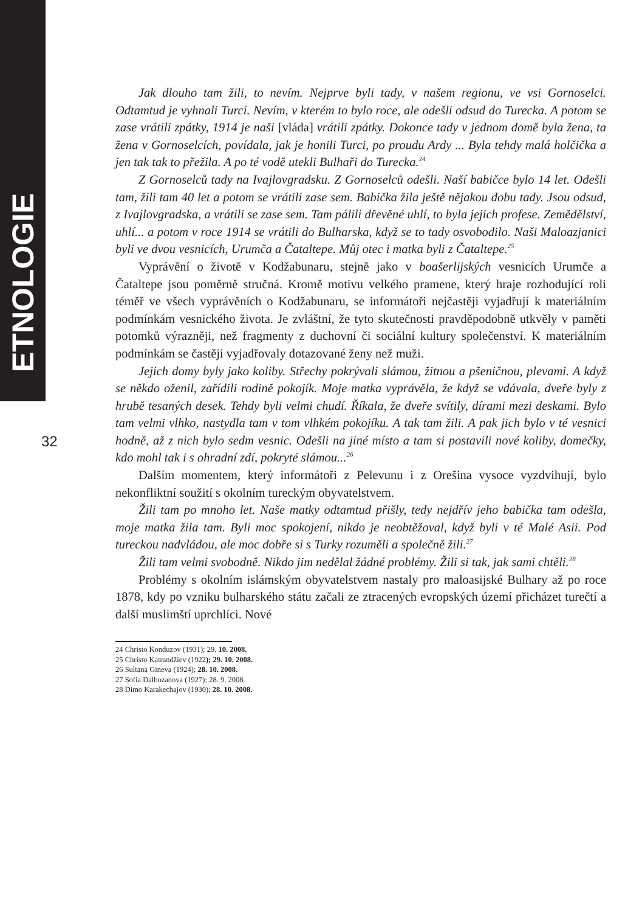ETNOLOGIE
32
Jak dlouho tam žili, to nevím. Nejprve byli tady, v našem regionu, ve vsi Gornoselci. Odtamtud je vyhnali Turci. Nevím, v kterém to bylo roce, ale odešli odsud do Turecka. A potom se zase vrátili zpátky, 1914 je naši [vláda] vrátili zpátky. Dokonce tady v jednom domě byla žena, ta žena v Gornoselcích, povídala, jak je honili Turci, po proudu Ardy ... Byla tehdy malá holčička a jen tak tak to přežila. A po té vodě utekli Bulhaři do Turecka.<sup>24</sup>
Z Gornoselců tady na Ivajlovgradsku. Z Gornoselců odešli. Naší babičce bylo 14 let. Odešli tam, žili tam 40 let a potom se vrátili zase sem. Babička žila ještě nějakou dobu tady. Jsou odsud, z Ivajlovgradska, a vrátili se zase sem. Tam pálili dřevěné uhlí, to byla jejich profese. Zemědělství, uhlí... a potom v roce 1914 se vrátili do Bulharska, když se to tady osvobodilo. Naši Maloazjanici byli ve dvou vesnicích, Urumča a Čataltepe. Můj otec i matka byli z Čataltepe.<sup>25</sup>
Vyprávění o životě v Kodžabunaru, stejně jako v boašerlijských vesnicích Urumče a Čataltepe jsou poměrně stručná. Kromě motivu velkého pramene, který hraje rozhodující roli téměř ve všech vyprávěních o Kodžabunaru, se informátoři nejčastěji vyjadřují k materiálním podmínkám vesnického života. Je zvláštní, že tyto skutečnosti pravděpodobně utkvěly v paměti potomků výrazněji, než fragmenty z duchovní či sociální kultury společenství. K materiálním podmínkám se častěji vyjadřovaly dotazované ženy než muži.
Jejich domy byly jako koliby. Střechy pokrývali slámou, žitnou a pšeničnou, plevami. A když se někdo oženil, zařídili rodině pokojík. Moje matka vyprávěla, že když se vdávala, dveře byly z hrubě tesaných desek. Tehdy byli velmi chudí. Říkala, že dveře svítily, dírami mezi deskami. Bylo tam velmi vlhko, nastydla tam v tom vlhkém pokojíku. A tak tam žili. A pak jich bylo v té vesnici hodně, až z nich bylo sedm vesnic. Odešli na jiné místo a tam si postavili nové koliby, domečky, kdo mohl tak i s ohradní zdí, pokryté slámou...<sup>26</sup>
Dalším momentem, který informátoři z Pelevunu i z Orešina vysoce vyzdvihují, bylo nekonfliktní soužití s okolním tureckým obyvatelstvem.
Žili tam po mnoho let. Naše matky odtamtud přišly, tedy nejdřív jeho babička tam odešla, moje matka žila tam. Byli moc spokojení, nikdo je neobtěžoval, když byli v té Malé Asii. Pod tureckou nadvládou, ale moc dobře si s Turky rozuměli a společně žili.<sup>27</sup>
Žili tam velmi svobodně. Nikdo jim nedělal žádné problémy. Žili si tak, jak sami chtěli.<sup>28</sup>
Problémy s okolním islámským obyvatelstvem nastaly pro maloasijské Bulhary až po roce 1878, kdy po vzniku bulharského státu začali ze ztracených evropských území přicházet turečtí a další muslimští uprchlíci. Nové
24 Christo Konduzov (1931); 29. 10. 2008.
25 Christo Katrandžiev (1922); 29. 10. 2008.
26 Sultana Gineva (1924); 28. 10. 2008.
27 Sofia Dalbozanova (1927); 28. 9. 2008.
28 Dimo Karakechajov (1930); 28. 10. 2008.